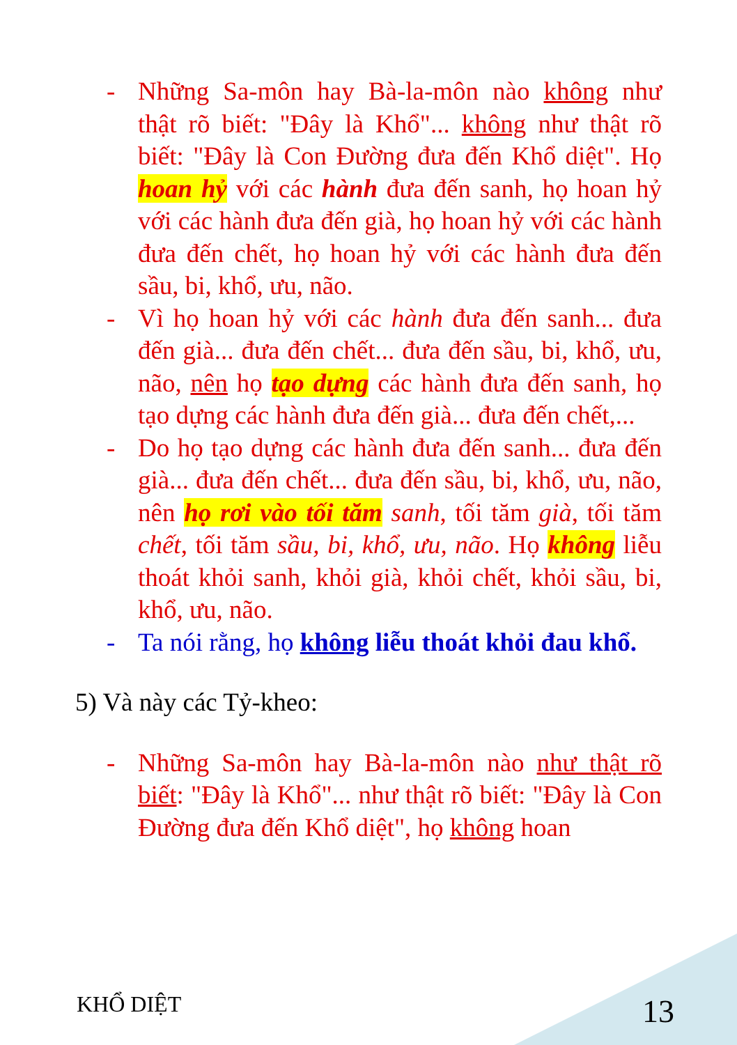- Những Sa-môn hay Bà-la-môn nào không như thật rõ biết: "Đây là Khổ"... không như thật rõ biết: "Đây là Con Đường đưa đến Khổ diệt". Họ hoan hỷ với các hành đưa đến sanh, họ hoan hỷ với các hành đưa đến già, họ hoan hỷ với các hành đưa đến chết, họ hoan hỷ với các hành đưa đến sầu, bi, khổ, ưu, não.
- Vì họ hoan hỷ với các hành đưa đến sanh... đưa đến già... đưa đến chết... đưa đến sầu, bi, khổ, ưu, não, nên họ tạo dựng các hành đưa đến sanh, họ tạo dựng các hành đưa đến già... đưa đến chết,...
- Do họ tạo dựng các hành đưa đến sanh... đưa đến già... đưa đến chết... đưa đến sầu, bi, khổ, ưu, não, nên họ rơi vào tối tăm sanh, tối tăm già, tối tăm chết, tối tăm sầu, bi, khổ, ưu, não. Họ không liễu thoát khỏi sanh, khỏi già, khỏi chết, khỏi sầu, bi, khổ, ưu, não.
- Ta nói rằng, họ không liễu thoát khỏi đau khổ.
5) Và này các Tỷ-kheo:
- Những Sa-môn hay Bà-la-môn nào như thật rõ biết: "Đây là Khổ"... như thật rõ biết: "Đây là Con Đường đưa đến Khổ diệt", họ không hoan
KHỔ DIỆT 13